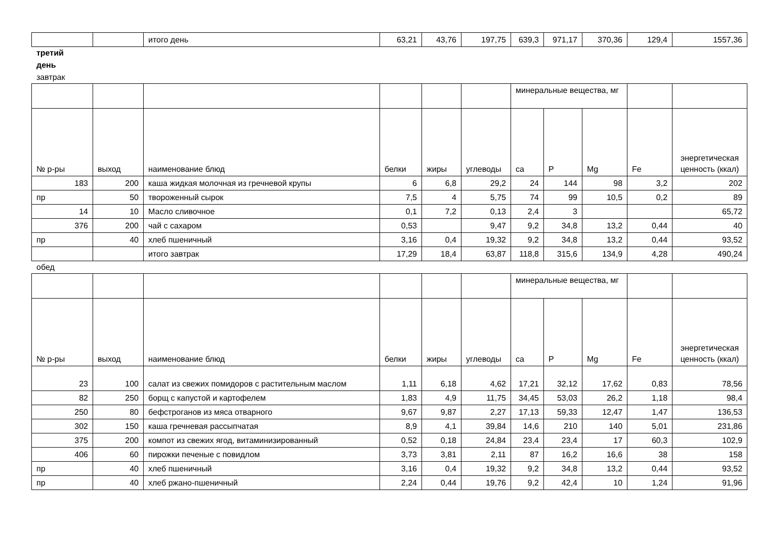| | | итого день | 63,21 | 43,76 | 197,75 | 639,3 | 971,17 | 370,36 | 129,4 | 1557,36 |
третий
день
завтрак
| | | | | | | минеральные вещества, мг | | | | |
| № р-ры | выход | наименование блюд | белки | жиры | углеводы | ca | P | Mg | Fe | энергетическая ценность (ккал) |
| 183 | 200 | каша жидкая молочная из гречневой крупы | 6 | 6,8 | 29,2 | 24 | 144 | 98 | 3,2 | 202 |
| пр | 50 | твороженный сырок | 7,5 | 4 | 5,75 | 74 | 99 | 10,5 | 0,2 | 89 |
| 14 | 10 | Масло сливочное | 0,1 | 7,2 | 0,13 | 2,4 | 3 | | | 65,72 |
| 376 | 200 | чай с сахаром | 0,53 | | 9,47 | 9,2 | 34,8 | 13,2 | 0,44 | 40 |
| пр | 40 | хлеб пшеничный | 3,16 | 0,4 | 19,32 | 9,2 | 34,8 | 13,2 | 0,44 | 93,52 |
| | | итого завтрак | 17,29 | 18,4 | 63,87 | 118,8 | 315,6 | 134,9 | 4,28 | 490,24 |
обед
| | | | | | | минеральные вещества, мг | | | | |
| № р-ры | выход | наименование блюд | белки | жиры | углеводы | ca | P | Mg | Fe | энергетическая ценность (ккал) |
| 23 | 100 | салат из свежих помидоров с растительным маслом | 1,11 | 6,18 | 4,62 | 17,21 | 32,12 | 17,62 | 0,83 | 78,56 |
| 82 | 250 | борщ с капустой и картофелем | 1,83 | 4,9 | 11,75 | 34,45 | 53,03 | 26,2 | 1,18 | 98,4 |
| 250 | 80 | бефстроганов из мяса отварного | 9,67 | 9,87 | 2,27 | 17,13 | 59,33 | 12,47 | 1,47 | 136,53 |
| 302 | 150 | каша гречневая рассыпчатая | 8,9 | 4,1 | 39,84 | 14,6 | 210 | 140 | 5,01 | 231,86 |
| 375 | 200 | компот из свежих ягод, витаминизированный | 0,52 | 0,18 | 24,84 | 23,4 | 23,4 | 17 | 60,3 | 102,9 |
| 406 | 60 | пирожки печеные с повидлом | 3,73 | 3,81 | 2,11 | 87 | 16,2 | 16,6 | 38 | 158 |
| пр | 40 | хлеб пшеничный | 3,16 | 0,4 | 19,32 | 9,2 | 34,8 | 13,2 | 0,44 | 93,52 |
| пр | 40 | хлеб ржано-пшеничный | 2,24 | 0,44 | 19,76 | 9,2 | 42,4 | 10 | 1,24 | 91,96 |